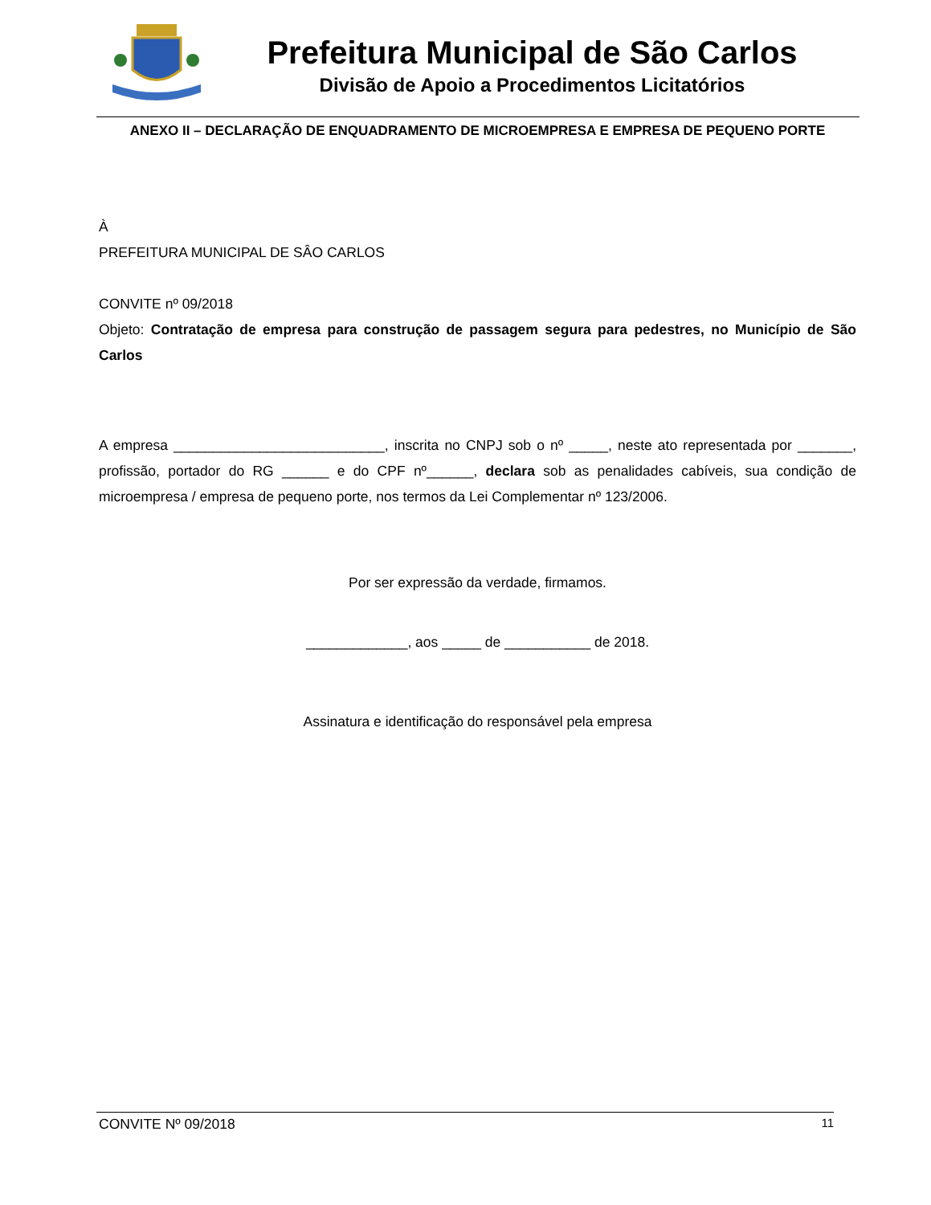Prefeitura Municipal de São Carlos
Divisão de Apoio a Procedimentos Licitatórios
ANEXO II – DECLARAÇÃO DE ENQUADRAMENTO DE MICROEMPRESA E EMPRESA DE PEQUENO PORTE
À
PREFEITURA MUNICIPAL DE SÂO CARLOS
CONVITE nº 09/2018
Objeto: Contratação de empresa para construção de passagem segura para pedestres, no Município de São Carlos
A empresa ___________________________, inscrita no CNPJ sob o nº _____, neste ato representada por _______, profissão, portador do RG ______ e do CPF nº______, declara sob as penalidades cabíveis, sua condição de microempresa / empresa de pequeno porte, nos termos da Lei Complementar nº 123/2006.
Por ser expressão da verdade, firmamos.
_____________, aos _____ de ___________ de 2018.
Assinatura e identificação do responsável pela empresa
CONVITE Nº 09/2018 11